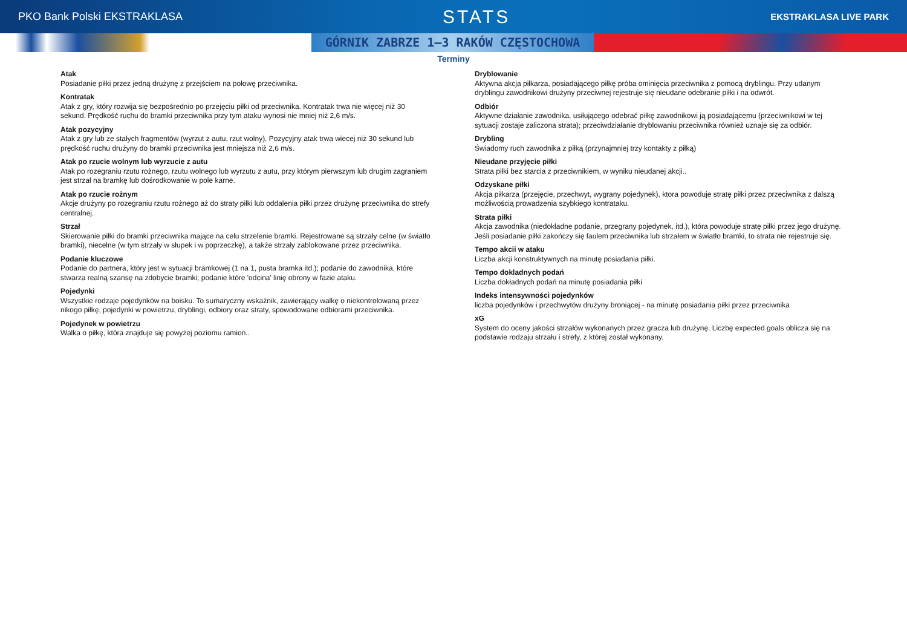PKO Bank Polski EKSTRAKLASA
STATS
EKSTRAKLASA LIVE PARK
GÓRNIK ZABRZE 1–3 RAKÓW CZĘSTOCHOWA
Terminy
Atak
Posiadanie piłki przez jedną drużynę z przejściem na połowę przeciwnika.
Kontratak
Atak z gry, który rozwija się bezpośrednio po przejęciu piłki od przeciwnika. Kontratak trwa nie więcej niż 30 sekund. Prędkość ruchu do bramki przeciwnika przy tym ataku wynosi nie mniej niż 2,6 m/s.
Atak pozycyjny
Atak z gry lub ze stałych fragmentów (wyrzut z autu, rzut wolny). Pozycyjny atak trwa wiecej niż 30 sekund lub prędkość ruchu drużyny do bramki przeciwnika jest mniejsza niż 2,6 m/s.
Atak po rzucie wolnym lub wyrzucie z autu
Atak po rozegraniu rzutu rożnego, rzutu wolnego lub wyrzutu z autu, przy którym pierwszym lub drugim zagraniem jest strzał na bramkę lub dośrodkowanie w pole karne.
Atak po rzucie rożnym
Akcje drużyny po rozegraniu rzutu rożnego aż do straty piłki lub oddalenia piłki przez drużynę przeciwnika do strefy centralnej.
Strzał
Skierowanie piłki do bramki przeciwnika mające na celu strzelenie bramki. Rejestrowane są strzały celne (w światło bramki), niecelne (w tym strzały w słupek i w poprzeczkę), a także strzały zablokowane przez przeciwnika.
Podanie kluczowe
Podanie do partnera, który jest w sytuacji bramkowej (1 na 1, pusta bramka itd.); podanie do zawodnika, które stwarza realną szansę na zdobycie bramki; podanie które 'odcina' linię obrony w fazie ataku.
Pojedynki
Wszystkie rodzaje pojedynków na boisku. To sumaryczny wskaźnik, zawierający walkę o niekontrolowaną przez nikogo piłkę, pojedynki w powietrzu, dryblingi, odbiory oraz straty, spowodowane odbiorami przeciwnika.
Pojedynek w powietrzu
Walka o piłkę, która znajduje się powyżej poziomu ramion..
Dryblowanie
Aktywna akcja piłkarza, posiadającego piłkę próba ominięcia przeciwnika z pomocą dryblingu. Przy udanym dryblingu zawodnikowi drużyny przeciwnej rejestruje się nieudane odebranie piłki i na odwrót.
Odbiór
Aktywne działanie zawodnika, usiłującego odebrać piłkę zawodnikowi ją posiadającemu (przeciwnikowi w tej sytuacji zostaje zaliczona strata); przeciwdziałanie dryblowaniu przeciwnika również uznaje się za odbiór.
Drybling
Świadomy ruch zawodnika z piłką (przynajmniej trzy kontakty z piłką)
Nieudane przyjęcie piłki
Strata piłki bez starcia z przeciwnikiem, w wyniku nieudanej akcji..
Odzyskane piłki
Akcja piłkarza (przejęcie, przechwyt, wygrany pojedynek), ktora powoduje stratę piłki przez przeciwnika z dalszą możliwością prowadzenia szybkiego kontrataku.
Strata piłki
Akcja zawodnika (niedokładne podanie, przegrany pojedynek, itd.), która powoduje stratę piłki przez jego drużynę. Jeśli posiadanie piłki zakończy się faulem przeciwnika lub strzałem w światło bramki, to strata nie rejestruje się.
Tempo akcii w ataku
Liczba akcji konstruktywnych na minutę posiadania piłki.
Tempo dokladnych podań
Liczba dokładnych podań na minutę posiadania piłki
Indeks intensywności pojedynków
liczba pojedynków i przechwytów drużyny broniącej - na minutę posiadania piłki przez przeciwnika
xG
System do oceny jakości strzałów wykonanych przez gracza lub drużynę. Liczbę expected goals oblicza się na podstawie rodzaju strzału i strefy, z której został wykonany.